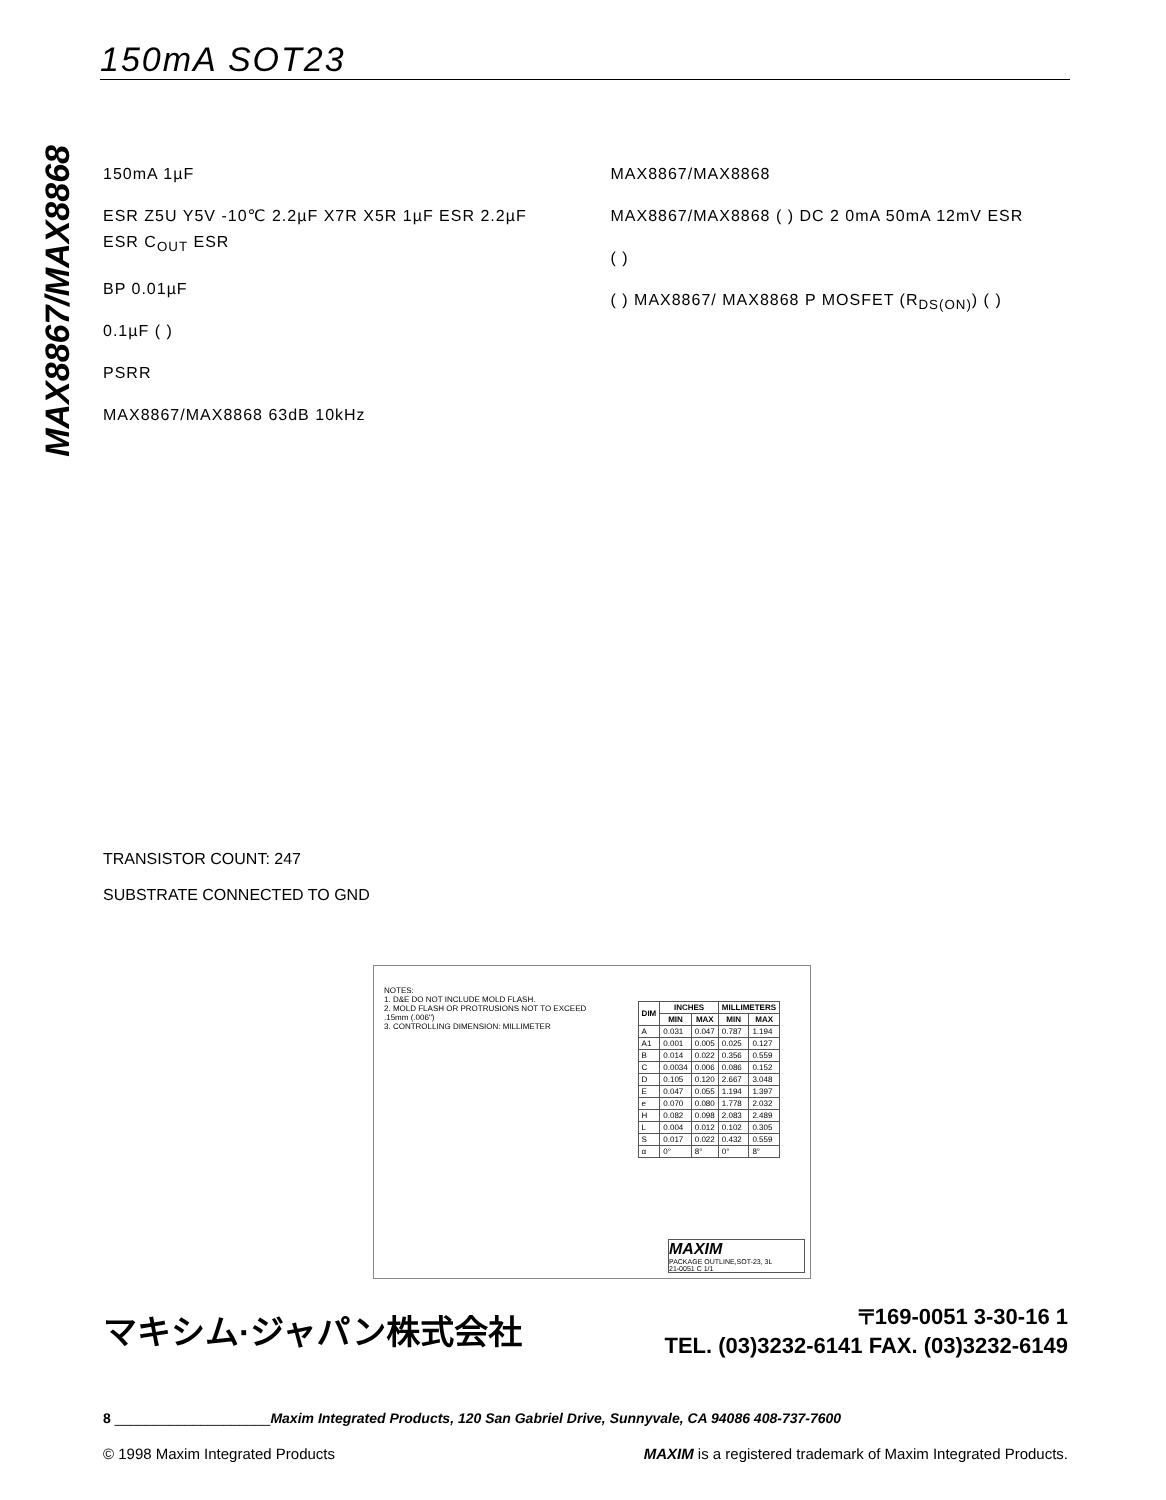150mA SOT23
MAX8867/MAX8868
150mA 1µF
ESR Z5U Y5V -10℃ 2.2µF X7R X5R 1µF ESR 2.2µF ESR C<sub>OUT</sub> ESR
BP 0.01µF
0.1µF ( )
PSRR
MAX8867/MAX8868 63dB 10kHz
MAX8867/MAX8868
MAX8867/MAX8868 ( ) DC 2 0mA 50mA 12mV ESR
( )
( ) MAX8867/ MAX8868 P MOSFET (R<sub>DS(ON)</sub>) ( )
TRANSISTOR COUNT: 247
SUBSTRATE CONNECTED TO GND
NOTES:
1. D&E DO NOT INCLUDE MOLD FLASH.
2. MOLD FLASH OR PROTRUSIONS NOT TO EXCEED .15mm (.006")
3. CONTROLLING DIMENSION: MILLIMETER
| DIM | INCHES | | MILLIMETERS | |
| --- | --- | --- | --- | --- |
| | MIN | MAX | MIN | MAX |
| A | 0.031 | 0.047 | 0.787 | 1.194 |
| A1 | 0.001 | 0.005 | 0.025 | 0.127 |
| B | 0.014 | 0.022 | 0.356 | 0.559 |
| C | 0.0034 | 0.006 | 0.086 | 0.152 |
| D | 0.105 | 0.120 | 2.667 | 3.048 |
| E | 0.047 | 0.055 | 1.194 | 1.397 |
| e | 0.070 | 0.080 | 1.778 | 2.032 |
| H | 0.082 | 0.098 | 2.083 | 2.489 |
| L | 0.004 | 0.012 | 0.102 | 0.305 |
| S | 0.017 | 0.022 | 0.432 | 0.559 |
| α | 0° | 8° | 0° | 8° |
MAXIM
PACKAGE OUTLINE,SOT-23, 3L
21-0051 C 1/1
マキシム·ジャパン株式会社 〒169-0051 3-30-16 1
TEL. (03)3232-6141 FAX. (03)3232-6149
8 ____________________Maxim Integrated Products, 120 San Gabriel Drive, Sunnyvale, CA 94086 408-737-7600
© 1998 Maxim Integrated Products MAXIM is a registered trademark of Maxim Integrated Products.